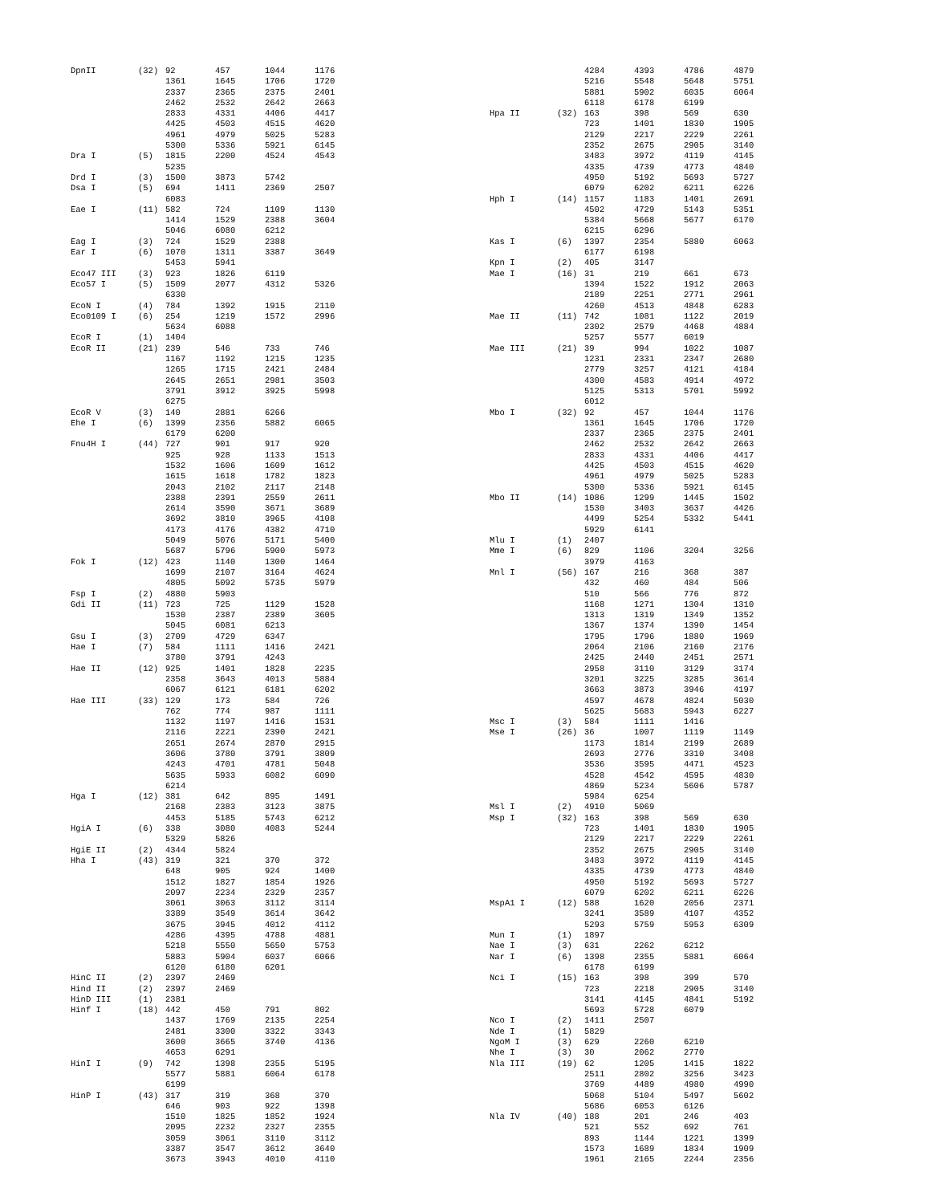| DpnII | (32) | 92 | 457 | 1044 | 1176 |
| | | 1361 | 1645 | 1706 | 1720 |
| | | 2337 | 2365 | 2375 | 2401 |
| | | 2462 | 2532 | 2642 | 2663 |
| | | 2833 | 4331 | 4406 | 4417 |
| | | 4425 | 4503 | 4515 | 4620 |
| | | 4961 | 4979 | 5025 | 5283 |
| | | 5300 | 5336 | 5921 | 6145 |
| Dra I | (5) | 1815 | 2200 | 4524 | 4543 |
| | | 5235 | | | |
| Drd I | (3) | 1500 | 3873 | 5742 | |
| Dsa I | (5) | 694 | 1411 | 2369 | 2507 |
| | | 6083 | | | |
| Eae I | (11) | 582 | 724 | 1109 | 1130 |
| | | 1414 | 1529 | 2388 | 3604 |
| | | 5046 | 6080 | 6212 | |
| Eag I | (3) | 724 | 1529 | 2388 | |
| Ear I | (6) | 1070 | 1311 | 3387 | 3649 |
| | | 5453 | 5941 | | |
| Eco47 III | (3) | 923 | 1826 | 6119 | |
| Eco57 I | (5) | 1509 | 2077 | 4312 | 5326 |
| | | 6330 | | | |
| EcoN I | (4) | 784 | 1392 | 1915 | 2110 |
| Eco0109 I | (6) | 254 | 1219 | 1572 | 2996 |
| | | 5634 | 6088 | | |
| EcoR I | (1) | 1404 | | | |
| EcoR II | (21) | 239 | 546 | 733 | 746 |
| | | 1167 | 1192 | 1215 | 1235 |
| | | 1265 | 1715 | 2421 | 2484 |
| | | 2645 | 2651 | 2981 | 3503 |
| | | 3791 | 3912 | 3925 | 5998 |
| | | 6275 | | | |
| EcoR V | (3) | 140 | 2881 | 6266 | |
| Ehe I | (6) | 1399 | 2356 | 5882 | 6065 |
| | | 6179 | 6200 | | |
| Fnu4H I | (44) | 727 | 901 | 917 | 920 |
| | | 925 | 928 | 1133 | 1513 |
| | | 1532 | 1606 | 1609 | 1612 |
| | | 1615 | 1618 | 1782 | 1823 |
| | | 2043 | 2102 | 2117 | 2148 |
| | | 2388 | 2391 | 2559 | 2611 |
| | | 2614 | 3590 | 3671 | 3689 |
| | | 3692 | 3810 | 3965 | 4108 |
| | | 4173 | 4176 | 4382 | 4710 |
| | | 5049 | 5076 | 5171 | 5400 |
| | | 5687 | 5796 | 5900 | 5973 |
| Fok I | (12) | 423 | 1140 | 1300 | 1464 |
| | | 1699 | 2107 | 3164 | 4624 |
| | | 4805 | 5092 | 5735 | 5979 |
| Fsp I | (2) | 4880 | 5903 | | |
| Gdi II | (11) | 723 | 725 | 1129 | 1528 |
| | | 1530 | 2387 | 2389 | 3605 |
| | | 5045 | 6081 | 6213 | |
| Gsu I | (3) | 2709 | 4729 | 6347 | |
| Hae I | (7) | 584 | 1111 | 1416 | 2421 |
| | | 3780 | 3791 | 4243 | |
| Hae II | (12) | 925 | 1401 | 1828 | 2235 |
| | | 2358 | 3643 | 4013 | 5884 |
| | | 6067 | 6121 | 6181 | 6202 |
| Hae III | (33) | 129 | 173 | 584 | 726 |
| | | 762 | 774 | 987 | 1111 |
| | | 1132 | 1197 | 1416 | 1531 |
| | | 2116 | 2221 | 2390 | 2421 |
| | | 2651 | 2674 | 2870 | 2915 |
| | | 3606 | 3780 | 3791 | 3809 |
| | | 4243 | 4701 | 4781 | 5048 |
| | | 5635 | 5933 | 6082 | 6090 |
| | | 6214 | | | |
| Hga I | (12) | 381 | 642 | 895 | 1491 |
| | | 2168 | 2383 | 3123 | 3875 |
| | | 4453 | 5185 | 5743 | 6212 |
| HgiA I | (6) | 338 | 3080 | 4083 | 5244 |
| | | 5329 | 5826 | | |
| HgiE II | (2) | 4344 | 5824 | | |
| Hha I | (43) | 319 | 321 | 370 | 372 |
| | | 648 | 905 | 924 | 1400 |
| | | 1512 | 1827 | 1854 | 1926 |
| | | 2097 | 2234 | 2329 | 2357 |
| | | 3061 | 3063 | 3112 | 3114 |
| | | 3389 | 3549 | 3614 | 3642 |
| | | 3675 | 3945 | 4012 | 4112 |
| | | 4286 | 4395 | 4788 | 4881 |
| | | 5218 | 5550 | 5650 | 5753 |
| | | 5883 | 5904 | 6037 | 6066 |
| | | 6120 | 6180 | 6201 | |
| HinC II | (2) | 2397 | 2469 | | |
| Hind II | (2) | 2397 | 2469 | | |
| HinD III | (1) | 2381 | | | |
| Hinf I | (18) | 442 | 450 | 791 | 802 |
| | | 1437 | 1769 | 2135 | 2254 |
| | | 2481 | 3300 | 3322 | 3343 |
| | | 3600 | 3665 | 3740 | 4136 |
| | | 4653 | 6291 | | |
| HinI I | (9) | 742 | 1398 | 2355 | 5195 |
| | | 5577 | 5881 | 6064 | 6178 |
| | | 6199 | | | |
| HinP I | (43) | 317 | 319 | 368 | 370 |
| | | 646 | 903 | 922 | 1398 |
| | | 1510 | 1825 | 1852 | 1924 |
| | | 2095 | 2232 | 2327 | 2355 |
| | | 3059 | 3061 | 3110 | 3112 |
| | | 3387 | 3547 | 3612 | 3640 |
| | | 3673 | 3943 | 4010 | 4110 |
| | | 4284 | 4393 | 4786 | 4879 |
| | | 5216 | 5548 | 5648 | 5751 |
| | | 5881 | 5902 | 6035 | 6064 |
| | | 6118 | 6178 | 6199 | |
| Hpa II | (32) | 163 | 398 | 569 | 630 |
| | | 723 | 1401 | 1830 | 1905 |
| | | 2129 | 2217 | 2229 | 2261 |
| | | 2352 | 2675 | 2905 | 3140 |
| | | 3483 | 3972 | 4119 | 4145 |
| | | 4335 | 4739 | 4773 | 4840 |
| | | 4950 | 5192 | 5693 | 5727 |
| | | 6079 | 6202 | 6211 | 6226 |
| Hph I | (14) | 1157 | 1183 | 1401 | 2691 |
| | | 4502 | 4729 | 5143 | 5351 |
| | | 5384 | 5668 | 5677 | 6170 |
| | | 6215 | 6296 | | |
| Kas I | (6) | 1397 | 2354 | 5880 | 6063 |
| | | 6177 | 6198 | | |
| Kpn I | (2) | 405 | 3147 | | |
| Mae I | (16) | 31 | 219 | 661 | 673 |
| | | 1394 | 1522 | 1912 | 2063 |
| | | 2189 | 2251 | 2771 | 2961 |
| | | 4260 | 4513 | 4848 | 6283 |
| Mae II | (11) | 742 | 1081 | 1122 | 2019 |
| | | 2302 | 2579 | 4468 | 4884 |
| | | 5257 | 5577 | 6019 | |
| Mae III | (21) | 39 | 994 | 1022 | 1087 |
| | | 1231 | 2331 | 2347 | 2680 |
| | | 2779 | 3257 | 4121 | 4184 |
| | | 4300 | 4583 | 4914 | 4972 |
| | | 5125 | 5313 | 5701 | 5992 |
| | | 6012 | | | |
| Mbo I | (32) | 92 | 457 | 1044 | 1176 |
| | | 1361 | 1645 | 1706 | 1720 |
| | | 2337 | 2365 | 2375 | 2401 |
| | | 2462 | 2532 | 2642 | 2663 |
| | | 2833 | 4331 | 4406 | 4417 |
| | | 4425 | 4503 | 4515 | 4620 |
| | | 4961 | 4979 | 5025 | 5283 |
| | | 5300 | 5336 | 5921 | 6145 |
| Mbo II | (14) | 1086 | 1299 | 1445 | 1502 |
| | | 1530 | 3403 | 3637 | 4426 |
| | | 4499 | 5254 | 5332 | 5441 |
| | | 5929 | 6141 | | |
| Mlu I | (1) | 2407 | | | |
| Mme I | (6) | 829 | 1106 | 3204 | 3256 |
| | | 3979 | 4163 | | |
| Mnl I | (56) | 167 | 216 | 368 | 387 |
| | | 432 | 460 | 484 | 506 |
| | | 510 | 566 | 776 | 872 |
| | | 1168 | 1271 | 1304 | 1310 |
| | | 1313 | 1319 | 1349 | 1352 |
| | | 1367 | 1374 | 1390 | 1454 |
| | | 1795 | 1796 | 1880 | 1969 |
| | | 2064 | 2106 | 2160 | 2176 |
| | | 2425 | 2440 | 2451 | 2571 |
| | | 2958 | 3110 | 3129 | 3174 |
| | | 3201 | 3225 | 3285 | 3614 |
| | | 3663 | 3873 | 3946 | 4197 |
| | | 4597 | 4678 | 4824 | 5030 |
| | | 5625 | 5683 | 5943 | 6227 |
| Msc I | (3) | 584 | 1111 | 1416 | |
| Mse I | (26) | 36 | 1007 | 1119 | 1149 |
| | | 1173 | 1814 | 2199 | 2689 |
| | | 2693 | 2776 | 3310 | 3408 |
| | | 3536 | 3595 | 4471 | 4523 |
| | | 4528 | 4542 | 4595 | 4830 |
| | | 4869 | 5234 | 5606 | 5787 |
| | | 5984 | 6254 | | |
| Msl I | (2) | 4910 | 5069 | | |
| Msp I | (32) | 163 | 398 | 569 | 630 |
| | | 723 | 1401 | 1830 | 1905 |
| | | 2129 | 2217 | 2229 | 2261 |
| | | 2352 | 2675 | 2905 | 3140 |
| | | 3483 | 3972 | 4119 | 4145 |
| | | 4335 | 4739 | 4773 | 4840 |
| | | 4950 | 5192 | 5693 | 5727 |
| | | 6079 | 6202 | 6211 | 6226 |
| MspA1 I | (12) | 588 | 1620 | 2056 | 2371 |
| | | 3241 | 3589 | 4107 | 4352 |
| | | 5293 | 5759 | 5953 | 6309 |
| Mun I | (1) | 1897 | | | |
| Nae I | (3) | 631 | 2262 | 6212 | |
| Nar I | (6) | 1398 | 2355 | 5881 | 6064 |
| | | 6178 | 6199 | | |
| Nci I | (15) | 163 | 398 | 399 | 570 |
| | | 723 | 2218 | 2905 | 3140 |
| | | 3141 | 4145 | 4841 | 5192 |
| | | 5693 | 5728 | 6079 | |
| Nco I | (2) | 1411 | 2507 | | |
| Nde I | (1) | 5829 | | | |
| NgoM I | (3) | 629 | 2260 | 6210 | |
| Nhe I | (3) | 30 | 2062 | 2770 | |
| Nla III | (19) | 62 | 1205 | 1415 | 1822 |
| | | 2511 | 2802 | 3256 | 3423 |
| | | 3769 | 4489 | 4980 | 4990 |
| | | 5068 | 5104 | 5497 | 5602 |
| | | 5686 | 6053 | 6126 | |
| Nla IV | (40) | 188 | 201 | 246 | 403 |
| | | 521 | 552 | 692 | 761 |
| | | 893 | 1144 | 1221 | 1399 |
| | | 1573 | 1689 | 1834 | 1909 |
| | | 1961 | 2165 | 2244 | 2356 |